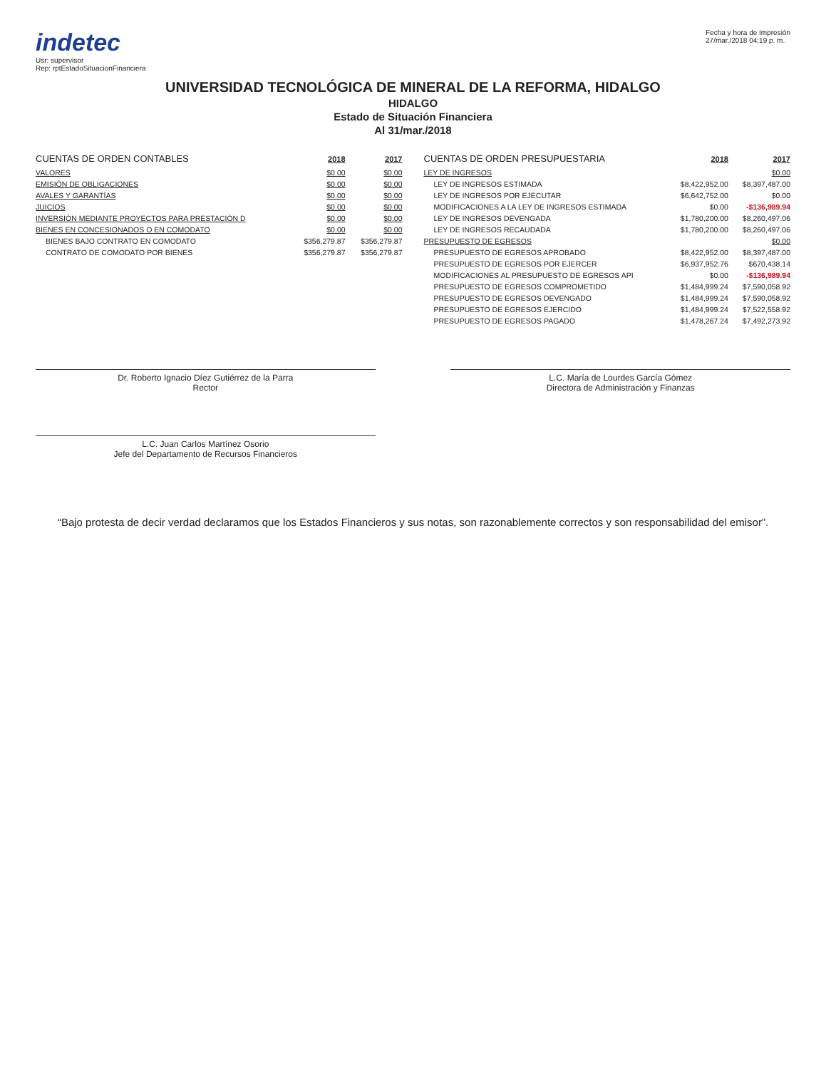indetec
Usr: supervisor
Rep: rptEstadoSituacionFinanciera
Fecha y hora de Impresión
27/mar./2018 04:19 p. m.
UNIVERSIDAD TECNOLÓGICA DE MINERAL DE LA REFORMA, HIDALGO
HIDALGO
Estado de Situación Financiera
Al 31/mar./2018
| CUENTAS DE ORDEN CONTABLES | 2018 | 2017 |
| --- | --- | --- |
| VALORES | $0.00 | $0.00 |
| EMISIÓN DE OBLIGACIONES | $0.00 | $0.00 |
| AVALES Y GARANTÍAS | $0.00 | $0.00 |
| JUICIOS | $0.00 | $0.00 |
| INVERSIÓN MEDIANTE PROYECTOS PARA PRESTACIÓN D | $0.00 | $0.00 |
| BIENES EN CONCESIONADOS O EN COMODATO | $0.00 | $0.00 |
| BIENES BAJO CONTRATO EN COMODATO | $356,279.87 | $356,279.87 |
| CONTRATO DE COMODATO POR BIENES | $356,279.87 | $356,279.87 |
| CUENTAS DE ORDEN PRESUPUESTARIA | 2018 | 2017 |
| --- | --- | --- |
| LEY DE INGRESOS | | $0.00 |
| LEY DE INGRESOS ESTIMADA | $8,422,952.00 | $8,397,487.00 |
| LEY DE INGRESOS POR EJECUTAR | $6,642,752.00 | $0.00 |
| MODIFICACIONES A LA LEY DE INGRESOS ESTIMADA | $0.00 | -$136,989.94 |
| LEY DE INGRESOS DEVENGADA | $1,780,200.00 | $8,260,497.06 |
| LEY DE INGRESOS RECAUDADA | $1,780,200.00 | $8,260,497.06 |
| PRESUPUESTO DE EGRESOS | | $0.00 |
| PRESUPUESTO DE EGRESOS APROBADO | $8,422,952.00 | $8,397,487.00 |
| PRESUPUESTO DE EGRESOS POR EJERCER | $6,937,952.76 | $670,438.14 |
| MODIFICACIONES AL PRESUPUESTO DE EGRESOS API | $0.00 | -$136,989.94 |
| PRESUPUESTO DE EGRESOS COMPROMETIDO | $1,484,999.24 | $7,590,058.92 |
| PRESUPUESTO DE EGRESOS DEVENGADO | $1,484,999.24 | $7,590,058.92 |
| PRESUPUESTO DE EGRESOS EJERCIDO | $1,484,999.24 | $7,522,558.92 |
| PRESUPUESTO DE EGRESOS PAGADO | $1,478,267.24 | $7,492,273.92 |
Dr. Roberto Ignacio Díez Gutiérrez de la Parra
Rector
L.C. María de Lourdes García Gómez
Directora de Administración y Finanzas
L.C. Juan Carlos Martínez Osorio
Jefe del Departamento de Recursos Financieros
“Bajo protesta de decir verdad declaramos que los Estados Financieros y sus notas, son razonablemente correctos y son responsabilidad del emisor”.